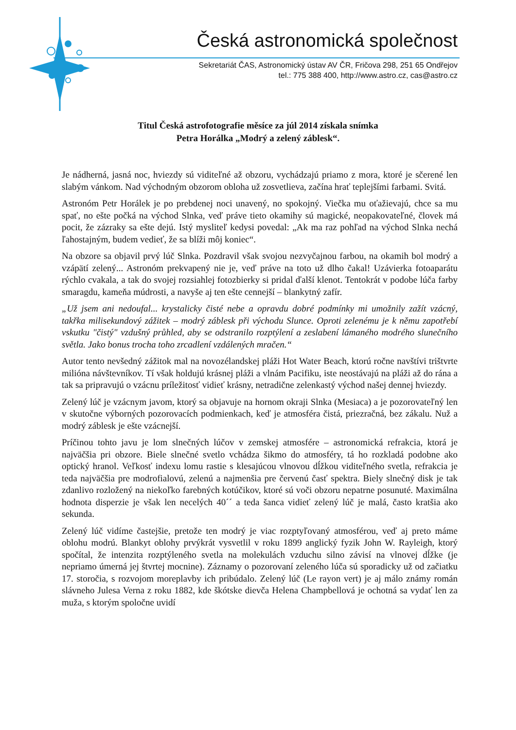Česká astronomická společnost
Sekretariát ČAS, Astronomický ústav AV ČR, Fričova 298, 251 65 Ondřejov
tel.: 775 388 400, http://www.astro.cz, cas@astro.cz
Titul Česká astrofotografie měsíce za júl 2014 získala snímka
Petra Horálka „Modrý a zelený záblesk“.
Je nádherná, jasná noc, hviezdy sú viditeľné až obzoru, vychádzajú priamo z mora, ktoré je sčerené len slabým vánkom. Nad východným obzorom obloha už zosvetlieva, začína hrať teplejšími farbami. Svitá.
Astronóm Petr Horálek je po prebdenej noci unavený, no spokojný. Viečka mu oťažievajú, chce sa mu spať, no ešte počká na východ Slnka, veď práve tieto okamihy sú magické, neopakovateľné, človek má pocit, že zázraky sa ešte dejú. Istý mysliteľ kedysi povedal: „Ak ma raz pohľad na východ Slnka nechá ľahostajným, budem vedieť, že sa blíži môj koniec“.
Na obzore sa objavil prvý lúč Slnka. Pozdravil však svojou nezvyčajnou farbou, na okamih bol modrý a vzápätí zelený... Astronóm prekvapený nie je, veď práve na toto už dlho čakal! Uzávierka fotoaparátu rýchlo cvakala, a tak do svojej rozsiahlej fotozbierky si pridal ďalší klenot. Tentokrát v podobe lúča farby smaragdu, kameňa múdrosti, a navyše aj ten ešte cennejší – blankytný zafír.
„Už jsem ani nedoufal... krystalicky čisté nebe a opravdu dobré podmínky mi umožnily zažít vzácný, takřka milisekundový zážitek – modrý záblesk při východu Slunce. Oproti zelenému je k němu zapotřebí vskutku "čistý" vzdušný průhled, aby se odstranilo rozptýlení a zeslabení lámaného modrého slunečního světla. Jako bonus trocha toho zrcadlení vzdálených mračen.“
Autor tento nevšedný zážitok mal na novozélandskej pláži Hot Water Beach, ktorú ročne navštívi trištvrte milióna návštevníkov. Tí však holdujú krásnej pláži a vlnám Pacifiku, iste neostávajú na pláži až do rána a tak sa pripravujú o vzácnu príležitosť vidieť krásny, netradične zelenkastý východ našej dennej hviezdy.
Zelený lúč je vzácnym javom, ktorý sa objavuje na hornom okraji Slnka (Mesiaca) a je pozorovateľný len v skutočne výborných pozorovacích podmienkach, keď je atmosféra čistá, priezračná, bez zákalu. Nuž a modrý záblesk je ešte vzácnejší.
Príčinou tohto javu je lom slnečných lúčov v zemskej atmosfére – astronomická refrakcia, ktorá je najväčšia pri obzore. Biele slnečné svetlo vchádza šikmo do atmosféry, tá ho rozkladá podobne ako optický hranol. Veľkosť indexu lomu rastie s klesajúcou vlnovou dĺžkou viditeľného svetla, refrakcia je teda najväčšia pre modrofialovú, zelenú a najmenšia pre červenú časť spektra. Biely slnečný disk je tak zdanlivo rozložený na niekoľko farebných kotúčikov, ktoré sú voči obzoru nepatrne posunuté. Maximálna hodnota disperzie je však len necelých 40´´ a teda šanca vidieť zelený lúč je malá, často kratšia ako sekunda.
Zelený lúč vidíme častejšie, pretože ten modrý je viac rozptyľovaný atmosférou, veď aj preto máme oblohu modrú. Blankyt oblohy prvýkrát vysvetlil v roku 1899 anglický fyzik John W. Rayleigh, ktorý spočítal, že intenzita rozptýleného svetla na molekulách vzduchu silno závisí na vlnovej dĺžke (je nepriamo úmerná jej štvrtej mocnine). Záznamy o pozorovaní zeleného lúča sú sporadicky už od začiatku 17. storočia, s rozvojom moreplavby ich pribúdalo. Zelený lúč (Le rayon vert) je aj málo známy román slávneho Julesa Verna z roku 1882, kde škótske dievča Helena Champbellová je ochotná sa vydať len za muža, s ktorým spoločne uvidí